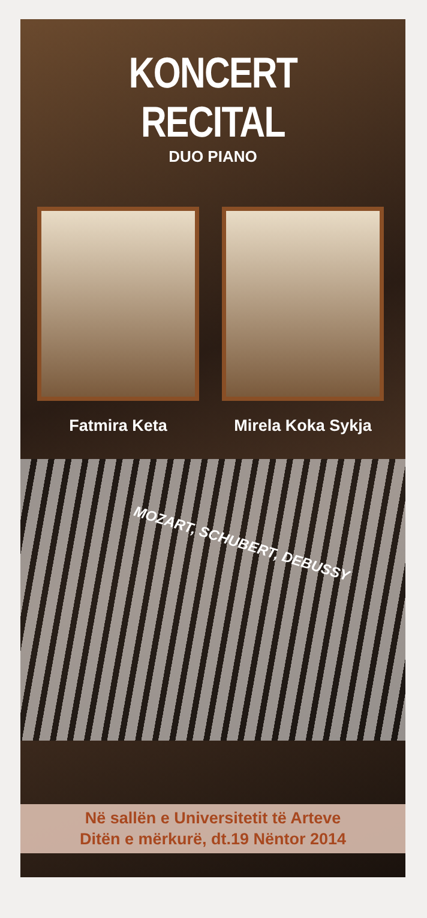KONCERT RECITAL
DUO PIANO
Fatmira Keta Mirela Koka Sykja
MOZART, SCHUBERT, DEBUSSY
Në sallën e Universitetit të Arteve
Ditën e mërkurë, dt.19 Nëntor 2014